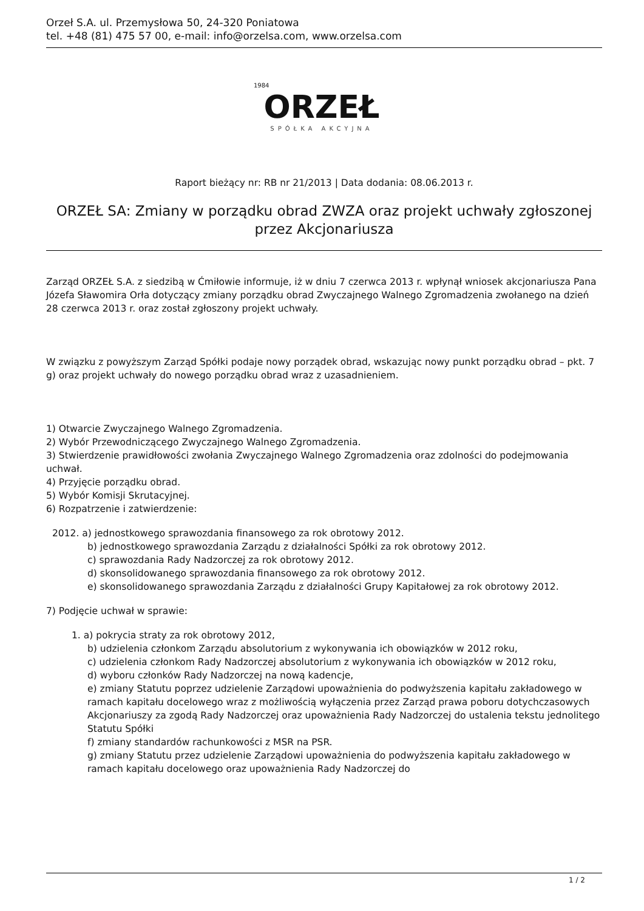Orzeł S.A. ul. Przemysłowa 50, 24-320 Poniatowa
tel. +48 (81) 475 57 00, e-mail: info@orzelsa.com, www.orzelsa.com
1984
ORZEŁ
SPÓŁKA AKCYJNA
Raport bieżący nr: RB nr 21/2013 | Data dodania: 08.06.2013 r.
ORZEŁ SA: Zmiany w porządku obrad ZWZA oraz projekt uchwały zgłoszonej przez Akcjonariusza
Zarząd ORZEŁ S.A. z siedzibą w Ćmiłowie informuje, iż w dniu 7 czerwca 2013 r. wpłynął wniosek akcjonariusza Pana Józefa Sławomira Orła dotyczący zmiany porządku obrad Zwyczajnego Walnego Zgromadzenia zwołanego na dzień 28 czerwca 2013 r. oraz został zgłoszony projekt uchwały.
W związku z powyższym Zarząd Spółki podaje nowy porządek obrad, wskazując nowy punkt porządku obrad – pkt. 7 g) oraz projekt uchwały do nowego porządku obrad wraz z uzasadnieniem.
1) Otwarcie Zwyczajnego Walnego Zgromadzenia.
2) Wybór Przewodniczącego Zwyczajnego Walnego Zgromadzenia.
3) Stwierdzenie prawidłowości zwołania Zwyczajnego Walnego Zgromadzenia oraz zdolności do podejmowania uchwał.
4) Przyjęcie porządku obrad.
5) Wybór Komisji Skrutacyjnej.
6) Rozpatrzenie i zatwierdzenie:
2012. a) jednostkowego sprawozdania finansowego za rok obrotowy 2012.
b) jednostkowego sprawozdania Zarządu z działalności Spółki za rok obrotowy 2012.
c) sprawozdania Rady Nadzorczej za rok obrotowy 2012.
d) skonsolidowanego sprawozdania finansowego za rok obrotowy 2012.
e) skonsolidowanego sprawozdania Zarządu z działalności Grupy Kapitałowej za rok obrotowy 2012.
7) Podjęcie uchwał w sprawie:
1. a) pokrycia straty za rok obrotowy 2012,
b) udzielenia członkom Zarządu absolutorium z wykonywania ich obowiązków w 2012 roku,
c) udzielenia członkom Rady Nadzorczej absolutorium z wykonywania ich obowiązków w 2012 roku,
d) wyboru członków Rady Nadzorczej na nową kadencje,
e) zmiany Statutu poprzez udzielenie Zarządowi upoważnienia do podwyższenia kapitału zakładowego w ramach kapitału docelowego wraz z możliwością wyłączenia przez Zarząd prawa poboru dotychczasowych Akcjonariuszy za zgodą Rady Nadzorczej oraz upoważnienia Rady Nadzorczej do ustalenia tekstu jednolitego Statutu Spółki
f) zmiany standardów rachunkowości z MSR na PSR.
g) zmiany Statutu przez udzielenie Zarządowi upoważnienia do podwyższenia kapitału zakładowego w ramach kapitału docelowego oraz upoważnienia Rady Nadzorczej do
1 / 2